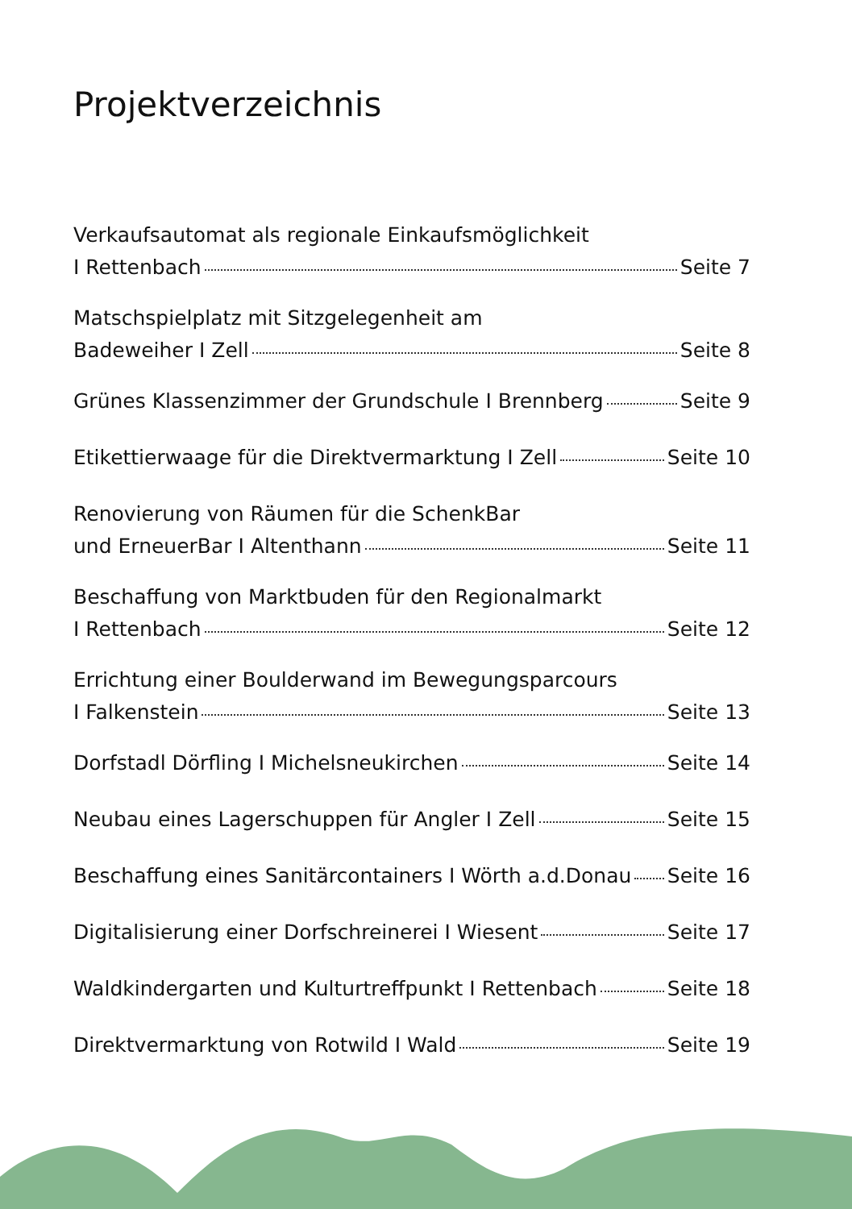Projektverzeichnis
Verkaufsautomat als regionale Einkaufsmöglichkeit
I Rettenbach Seite 7
Matschspielplatz mit Sitzgelegenheit am
Badeweiher I Zell Seite 8
Grünes Klassenzimmer der Grundschule I Brennberg Seite 9
Etikettierwaage für die Direktvermarktung I Zell Seite 10
Renovierung von Räumen für die SchenkBar
und ErneuerBar I Altenthann Seite 11
Beschaffung von Marktbuden für den Regionalmarkt
I Rettenbach Seite 12
Errichtung einer Boulderwand im Bewegungsparcours
I Falkenstein Seite 13
Dorfstadl Dörfling I Michelsneukirchen Seite 14
Neubau eines Lagerschuppen für Angler I Zell Seite 15
Beschaffung eines Sanitärcontainers I Wörth a.d.Donau Seite 16
Digitalisierung einer Dorfschreinerei I Wiesent Seite 17
Waldkindergarten und Kulturtreffpunkt I Rettenbach Seite 18
Direktvermarktung von Rotwild I Wald Seite 19